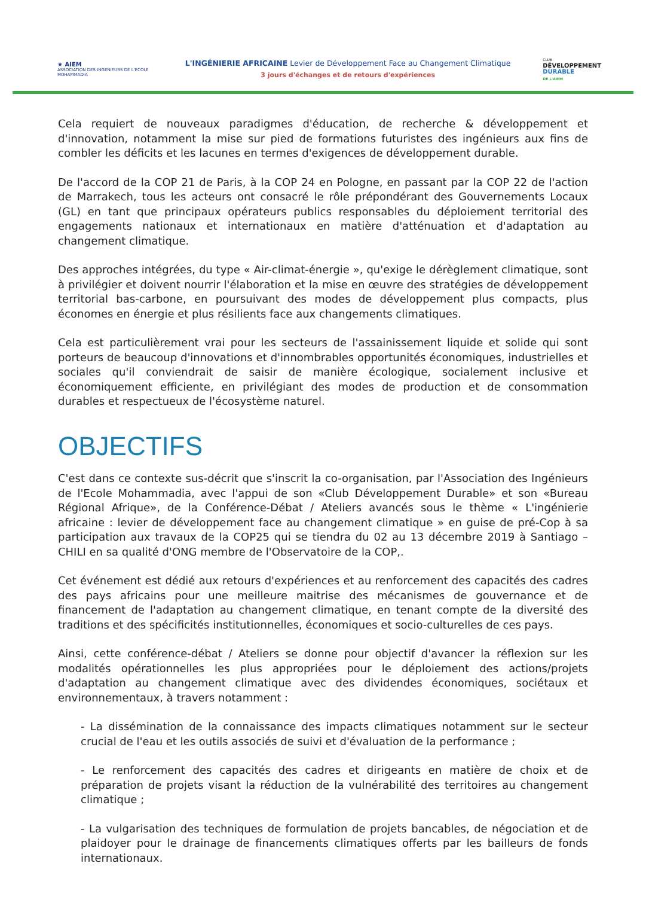★ AIEM
ASSOCIATION DES INGENIEURS DE L'ECOLE MOHAMMADIA
L'INGÉNIERIE AFRICAINE Levier de Développement Face au Changement Climatique
3 jours d'échanges et de retours d'expériences
CLUB
DÉVELOPPEMENT
DURABLE
DE L'AIEM
Cela requiert de nouveaux paradigmes d'éducation, de recherche & développement et d'innovation, notamment la mise sur pied de formations futuristes des ingénieurs aux fins de combler les déficits et les lacunes en termes d'exigences de développement durable.
De l'accord de la COP 21 de Paris, à la COP 24 en Pologne, en passant par la COP 22 de l'action de Marrakech, tous les acteurs ont consacré le rôle prépondérant des Gouvernements Locaux (GL) en tant que principaux opérateurs publics responsables du déploiement territorial des engagements nationaux et internationaux en matière d'atténuation et d'adaptation au changement climatique.
Des approches intégrées, du type « Air-climat-énergie », qu'exige le dérèglement climatique, sont à privilégier et doivent nourrir l'élaboration et la mise en œuvre des stratégies de développement territorial bas-carbone, en poursuivant des modes de développement plus compacts, plus économes en énergie et plus résilients face aux changements climatiques.
Cela est particulièrement vrai pour les secteurs de l'assainissement liquide et solide qui sont porteurs de beaucoup d'innovations et d'innombrables opportunités économiques, industrielles et sociales qu'il conviendrait de saisir de manière écologique, socialement inclusive et économiquement efficiente, en privilégiant des modes de production et de consommation durables et respectueux de l'écosystème naturel.
OBJECTIFS
C'est dans ce contexte sus-décrit que s'inscrit la co-organisation, par l'Association des Ingénieurs de l'Ecole Mohammadia, avec l'appui de son «Club Développement Durable» et son «Bureau Régional Afrique», de la Conférence-Débat / Ateliers avancés sous le thème « L'ingénierie africaine : levier de développement face au changement climatique » en guise de pré-Cop à sa participation aux travaux de la COP25 qui se tiendra du 02 au 13 décembre 2019 à Santiago – CHILI en sa qualité d'ONG membre de l'Observatoire de la COP,.
Cet événement est dédié aux retours d'expériences et au renforcement des capacités des cadres des pays africains pour une meilleure maitrise des mécanismes de gouvernance et de financement de l'adaptation au changement climatique, en tenant compte de la diversité des traditions et des spécificités institutionnelles, économiques et socio-culturelles de ces pays.
Ainsi, cette conférence-débat / Ateliers se donne pour objectif d'avancer la réflexion sur les modalités opérationnelles les plus appropriées pour le déploiement des actions/projets d'adaptation au changement climatique avec des dividendes économiques, sociétaux et environnementaux, à travers notamment :
- La dissémination de la connaissance des impacts climatiques notamment sur le secteur crucial de l'eau et les outils associés de suivi et d'évaluation de la performance ;
- Le renforcement des capacités des cadres et dirigeants en matière de choix et de préparation de projets visant la réduction de la vulnérabilité des territoires au changement climatique ;
- La vulgarisation des techniques de formulation de projets bancables, de négociation et de plaidoyer pour le drainage de financements climatiques offerts par les bailleurs de fonds internationaux.